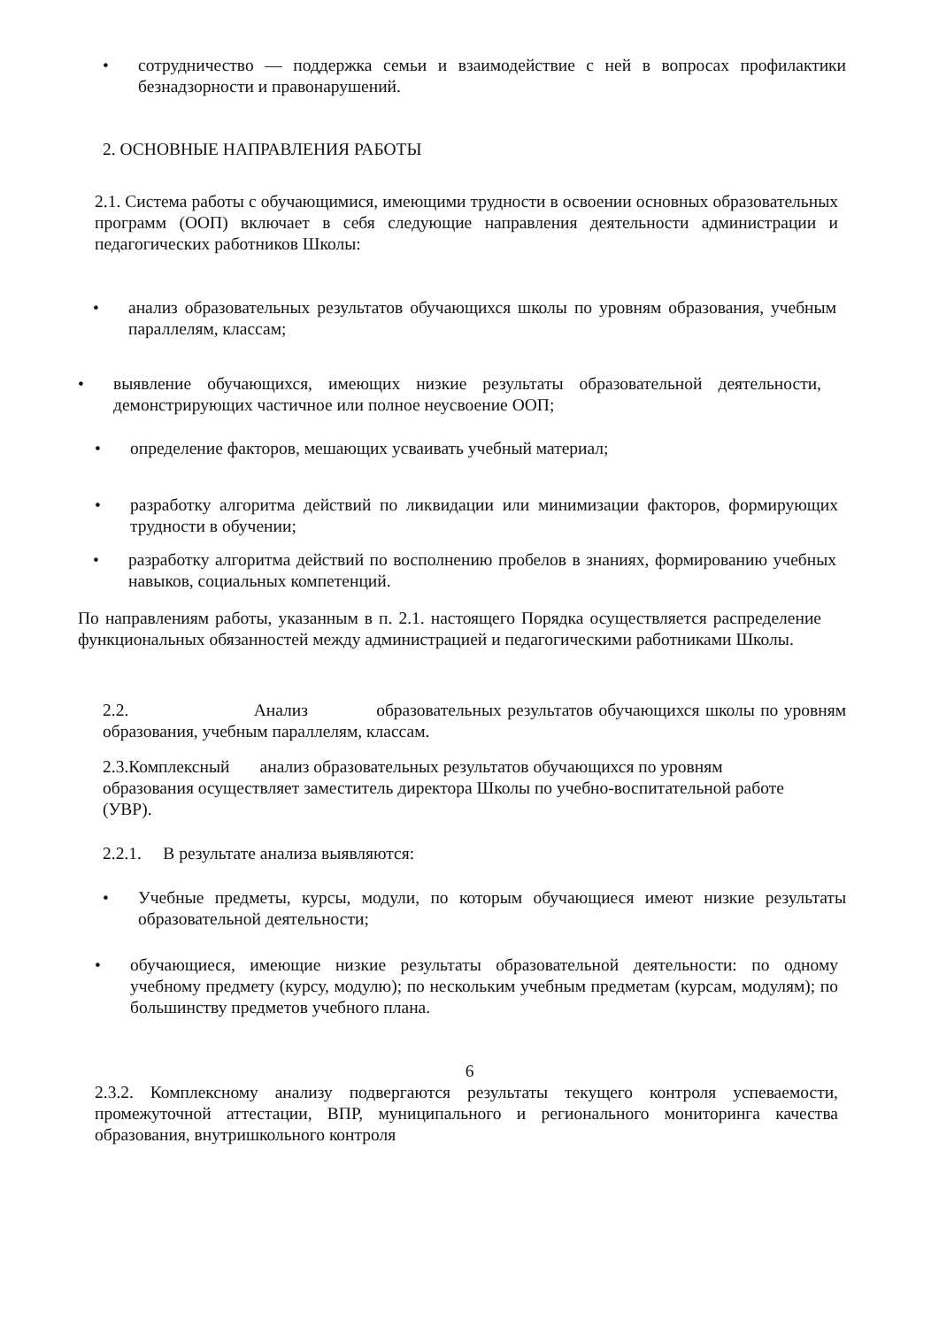• сотрудничество — поддержка семьи и взаимодействие с ней в вопросах профилактики безнадзорности и правонарушений.
2. ОСНОВНЫЕ НАПРАВЛЕНИЯ РАБОТЫ
2.1. Система работы с обучающимися, имеющими трудности в освоении основных образовательных программ (ООП) включает в себя следующие направления деятельности администрации и педагогических работников Школы:
• анализ образовательных результатов обучающихся школы по уровням образования, учебным параллелям, классам;
• выявление обучающихся, имеющих низкие результаты образовательной деятельности, демонстрирующих частичное или полное неусвоение ООП;
• определение факторов, мешающих усваивать учебный материал;
• разработку алгоритма действий по ликвидации или минимизации факторов, формирующих трудности в обучении;
• разработку алгоритма действий по восполнению пробелов в знаниях, формированию учебных навыков, социальных компетенций.
По направлениям работы, указанным в п. 2.1. настоящего Порядка осуществляется распределение функциональных обязанностей между администрацией и педагогическими работниками Школы.
2.2. Анализ образовательных результатов обучающихся школы по уровням образования, учебным параллелям, классам.
2.3.Комплексный анализ образовательных результатов обучающихся по уровням образования осуществляет заместитель директора Школы по учебно-воспитательной работе (УВР).
2.2.1. В результате анализа выявляются:
• Учебные предметы, курсы, модули, по которым обучающиеся имеют низкие результаты образовательной деятельности;
• обучающиеся, имеющие низкие результаты образовательной деятельности: по одному учебному предмету (курсу, модулю); по нескольким учебным предметам (курсам, модулям); по большинству предметов учебного плана.
6
2.3.2. Комплексному анализу подвергаются результаты текущего контроля успеваемости, промежуточной аттестации, ВПР, муниципального и регионального мониторинга качества образования, внутришкольного контроля